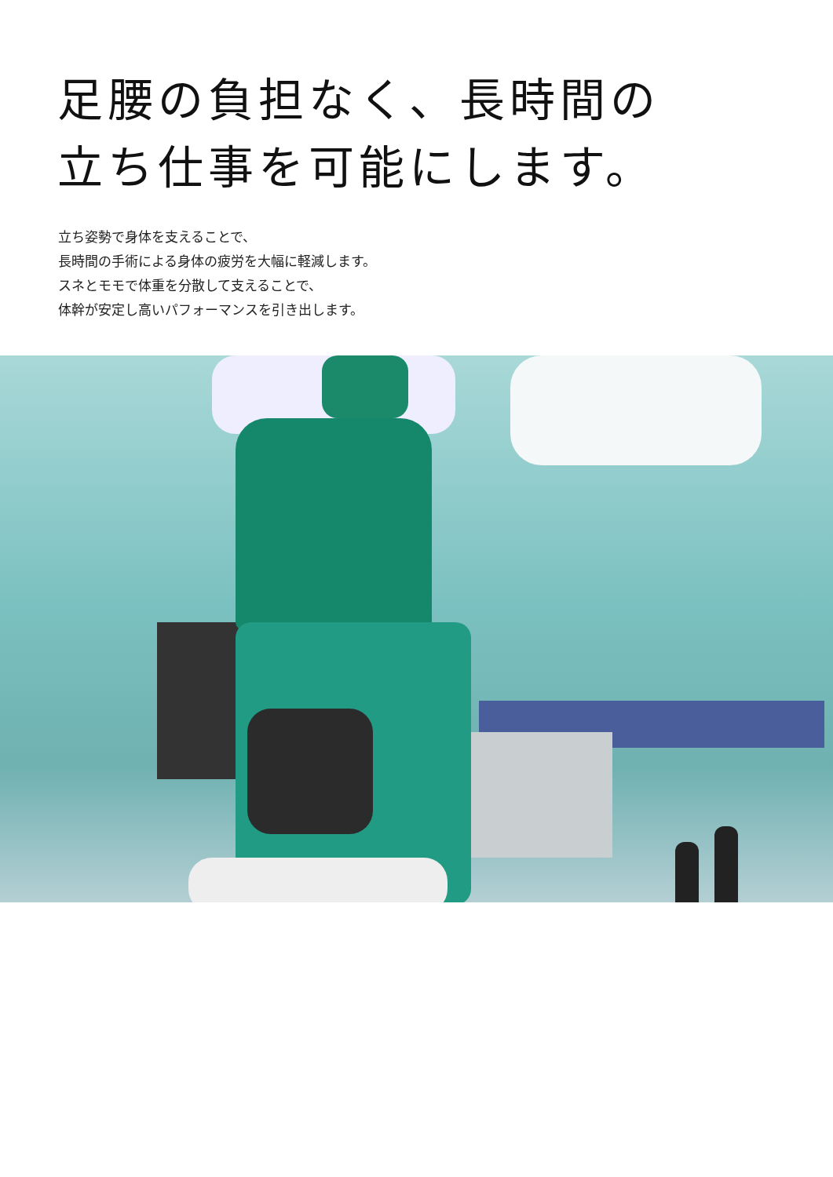足腰の負担なく、長時間の
立ち仕事を可能にします。
立ち姿勢で身体を支えることで、
長時間の手術による身体の疲労を大幅に軽減します。
スネとモモで体重を分散して支えることで、
体幹が安定し高いパフォーマンスを引き出します。